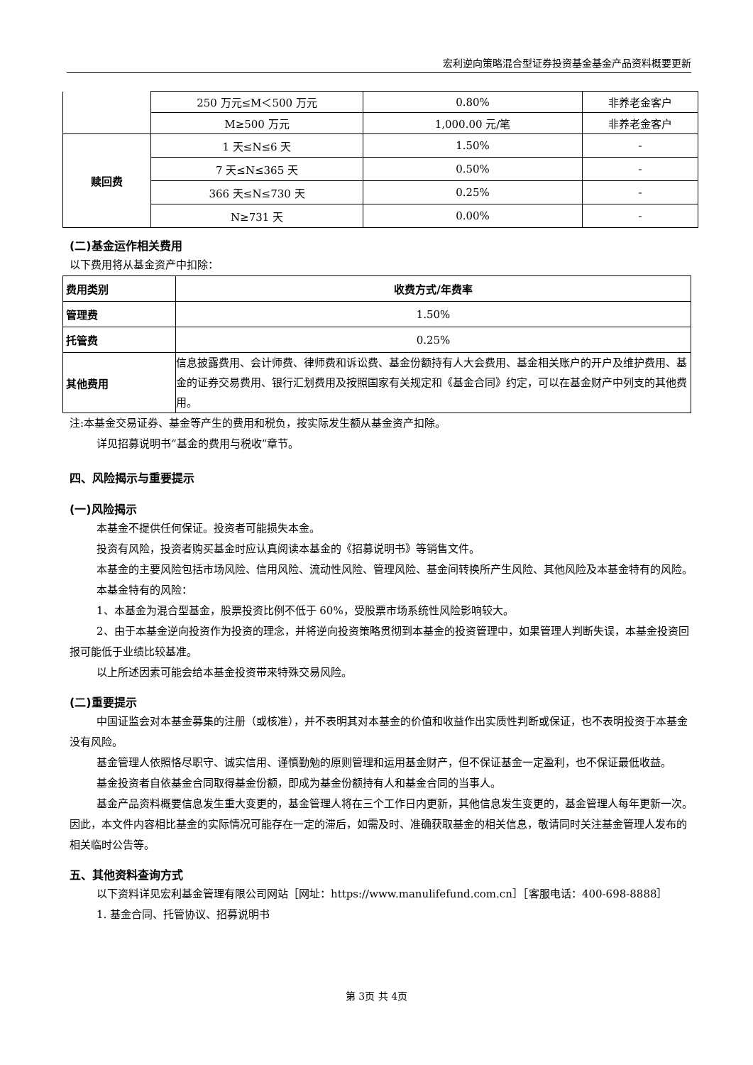宏利逆向策略混合型证券投资基金基金产品资料概要更新
| | 250 万元≤M＜500 万元 | 0.80% | 非养老金客户 |
| | M≥500 万元 | 1,000.00 元/笔 | 非养老金客户 |
| 赎回费 | 1 天≤N≤6 天 | 1.50% | - |
| | 7 天≤N≤365 天 | 0.50% | - |
| | 366 天≤N≤730 天 | 0.25% | - |
| | N≥731 天 | 0.00% | - |
(二)基金运作相关费用
以下费用将从基金资产中扣除：
| 费用类别 | 收费方式/年费率 |
| --- | --- |
| 管理费 | 1.50% |
| 托管费 | 0.25% |
| 其他费用 | 信息披露费用、会计师费、律师费和诉讼费、基金份额持有人大会费用、基金相关账户的开户及维护费用、基金的证券交易费用、银行汇划费用及按照国家有关规定和《基金合同》约定，可以在基金财产中列支的其他费用。 |
注:本基金交易证券、基金等产生的费用和税负，按实际发生额从基金资产扣除。
详见招募说明书“基金的费用与税收”章节。
四、风险揭示与重要提示
(一)风险揭示
本基金不提供任何保证。投资者可能损失本金。
投资有风险，投资者购买基金时应认真阅读本基金的《招募说明书》等销售文件。
本基金的主要风险包括市场风险、信用风险、流动性风险、管理风险、基金间转换所产生风险、其他风险及本基金特有的风险。
本基金特有的风险：
1、本基金为混合型基金，股票投资比例不低于 60%，受股票市场系统性风险影响较大。
2、由于本基金逆向投资作为投资的理念，并将逆向投资策略贯彻到本基金的投资管理中，如果管理人判断失误，本基金投资回报可能低于业绩比较基准。
以上所述因素可能会给本基金投资带来特殊交易风险。
(二)重要提示
中国证监会对本基金募集的注册（或核准），并不表明其对本基金的价值和收益作出实质性判断或保证，也不表明投资于本基金没有风险。
基金管理人依照恪尽职守、诚实信用、谨慎勤勉的原则管理和运用基金财产，但不保证基金一定盈利，也不保证最低收益。
基金投资者自依基金合同取得基金份额，即成为基金份额持有人和基金合同的当事人。
基金产品资料概要信息发生重大变更的，基金管理人将在三个工作日内更新，其他信息发生变更的，基金管理人每年更新一次。因此，本文件内容相比基金的实际情况可能存在一定的滞后，如需及时、准确获取基金的相关信息，敬请同时关注基金管理人发布的相关临时公告等。
五、其他资料查询方式
以下资料详见宏利基金管理有限公司网站［网址：https://www.manulifefund.com.cn］［客服电话：400-698-8888］
1. 基金合同、托管协议、招募说明书
第 3页 共 4页